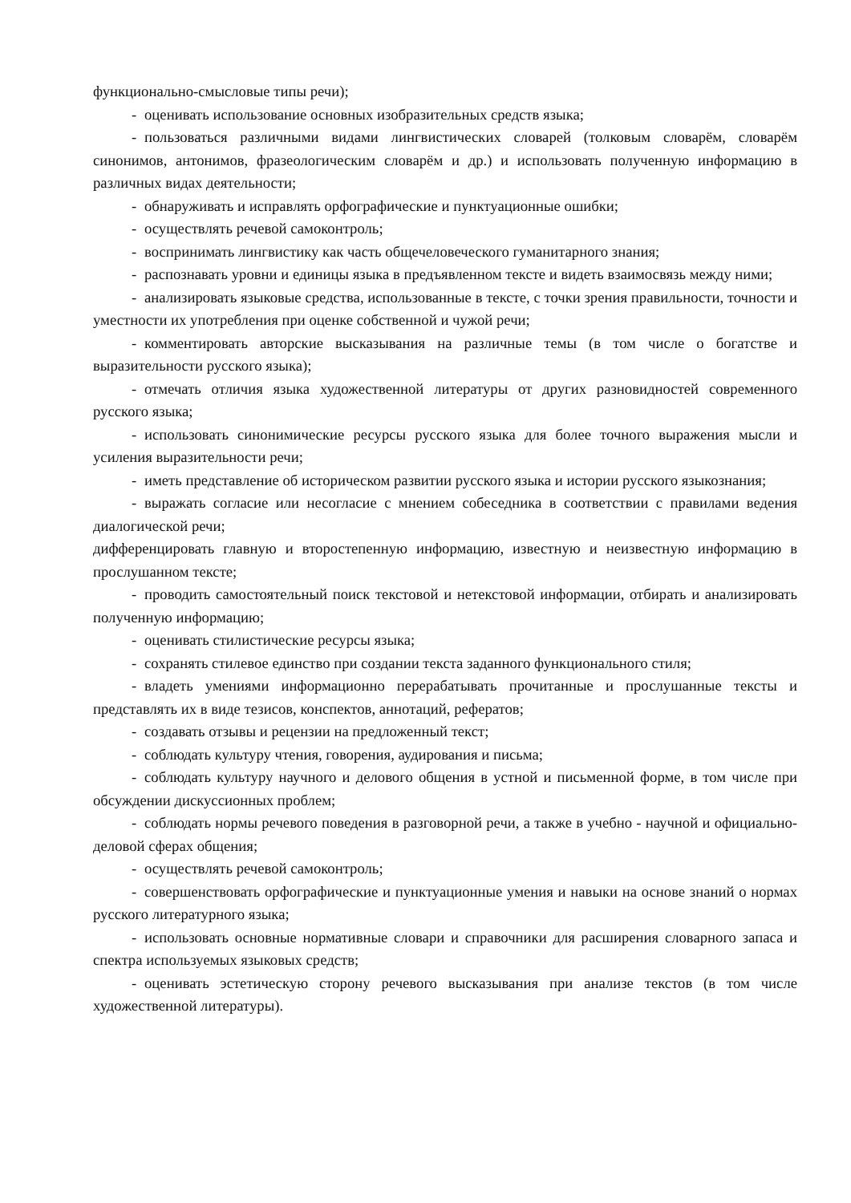функционально-смысловые типы речи);
- оценивать использование основных изобразительных средств языка;
- пользоваться различными видами лингвистических словарей (толковым словарём, словарём синонимов, антонимов, фразеологическим словарём и др.) и использовать полученную информацию в различных видах деятельности;
- обнаруживать и исправлять орфографические и пунктуационные ошибки;
- осуществлять речевой самоконтроль;
- воспринимать лингвистику как часть общечеловеческого гуманитарного знания;
- распознавать уровни и единицы языка в предъявленном тексте и видеть взаимосвязь между ними;
- анализировать языковые средства, использованные в тексте, с точки зрения правильности, точности и уместности их употребления при оценке собственной и чужой речи;
- комментировать авторские высказывания на различные темы (в том числе о богатстве и выразительности русского языка);
- отмечать отличия языка художественной литературы от других разновидностей современного русского языка;
- использовать синонимические ресурсы русского языка для более точного выражения мысли и усиления выразительности речи;
- иметь представление об историческом развитии русского языка и истории русского языкознания;
- выражать согласие или несогласие с мнением собеседника в соответствии с правилами ведения диалогической речи;
дифференцировать главную и второстепенную информацию, известную и неизвестную информацию в прослушанном тексте;
- проводить самостоятельный поиск текстовой и нетекстовой информации, отбирать и анализировать полученную информацию;
- оценивать стилистические ресурсы языка;
- сохранять стилевое единство при создании текста заданного функционального стиля;
- владеть умениями информационно перерабатывать прочитанные и прослушанные тексты и представлять их в виде тезисов, конспектов, аннотаций, рефератов;
- создавать отзывы и рецензии на предложенный текст;
- соблюдать культуру чтения, говорения, аудирования и письма;
- соблюдать культуру научного и делового общения в устной и письменной форме, в том числе при обсуждении дискуссионных проблем;
- соблюдать нормы речевого поведения в разговорной речи, а также в учебно - научной и официально-деловой сферах общения;
- осуществлять речевой самоконтроль;
- совершенствовать орфографические и пунктуационные умения и навыки на основе знаний о нормах русского литературного языка;
- использовать основные нормативные словари и справочники для расширения словарного запаса и спектра используемых языковых средств;
- оценивать эстетическую сторону речевого высказывания при анализе текстов (в том числе художественной литературы).